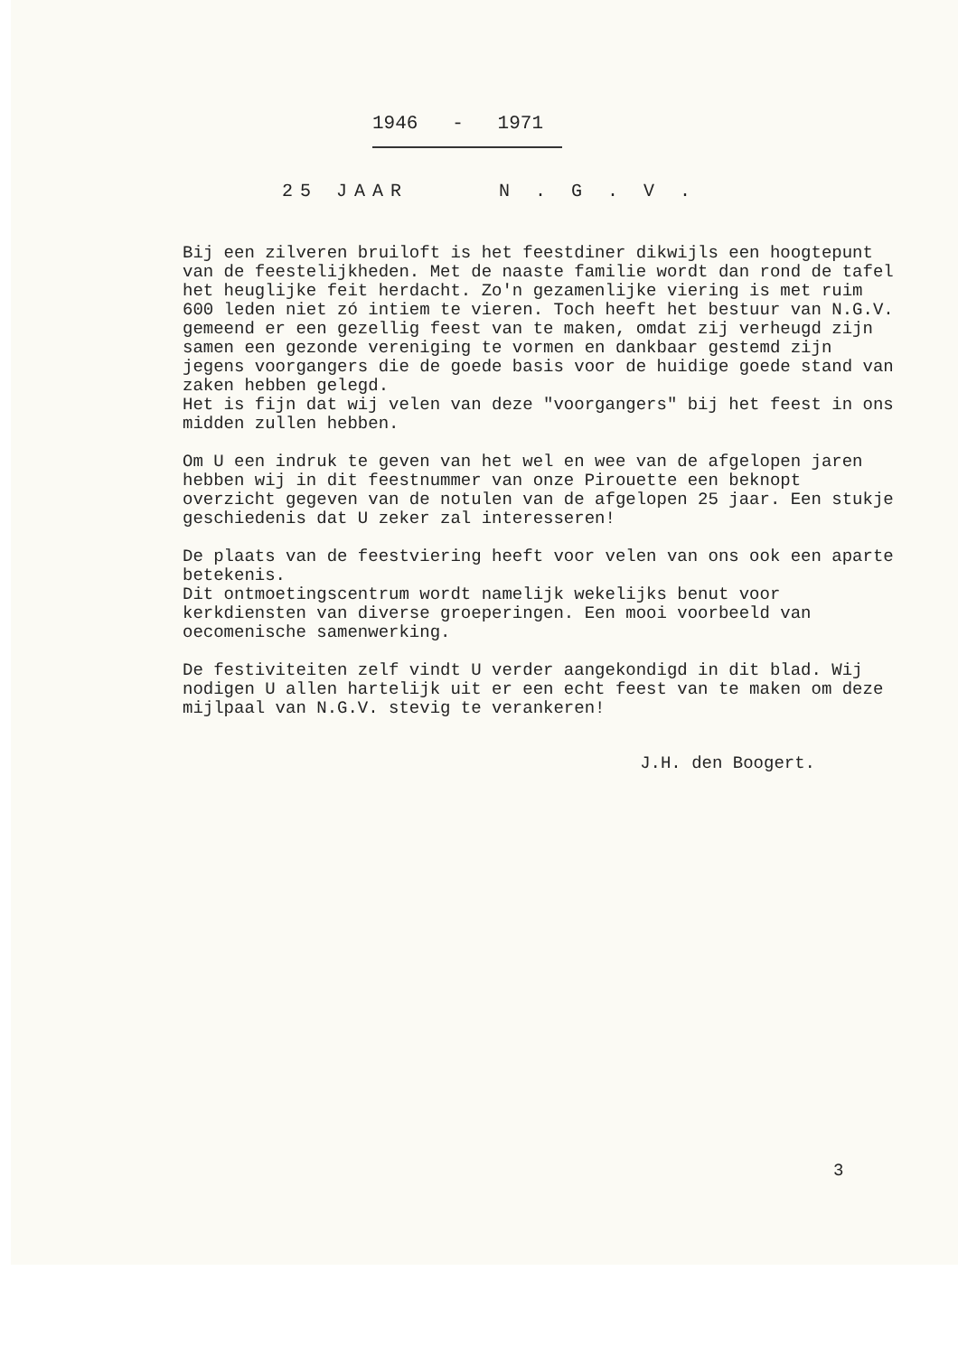1946 - 1971
25 JAAR N . G . V .
Bij een zilveren bruiloft is het feestdiner dikwijls een hoogtepunt van de feestelijkheden. Met de naaste familie wordt dan rond de tafel het heuglijke feit herdacht. Zo'n gezamenlijke viering is met ruim 600 leden niet zó intiem te vieren. Toch heeft het bestuur van N.G.V. gemeend er een gezellig feest van te maken, omdat zij verheugd zijn samen een gezonde vereniging te vormen en dankbaar gestemd zijn jegens voorgangers die de goede basis voor de huidige goede stand van zaken hebben gelegd.
Het is fijn dat wij velen van deze "voorgangers" bij het feest in ons midden zullen hebben.
Om U een indruk te geven van het wel en wee van de afgelopen jaren hebben wij in dit feestnummer van onze Pirouette een beknopt overzicht gegeven van de notulen van de afgelopen 25 jaar. Een stukje geschiedenis dat U zeker zal interesseren!
De plaats van de feestviering heeft voor velen van ons ook een aparte betekenis.
Dit ontmoetingscentrum wordt namelijk wekelijks benut voor kerkdiensten van diverse groeperingen. Een mooi voorbeeld van oecomenische samenwerking.
De festiviteiten zelf vindt U verder aangekondigd in dit blad. Wij nodigen U allen hartelijk uit er een echt feest van te maken om deze mijlpaal van N.G.V. stevig te verankeren!
J.H. den Boogert.
3